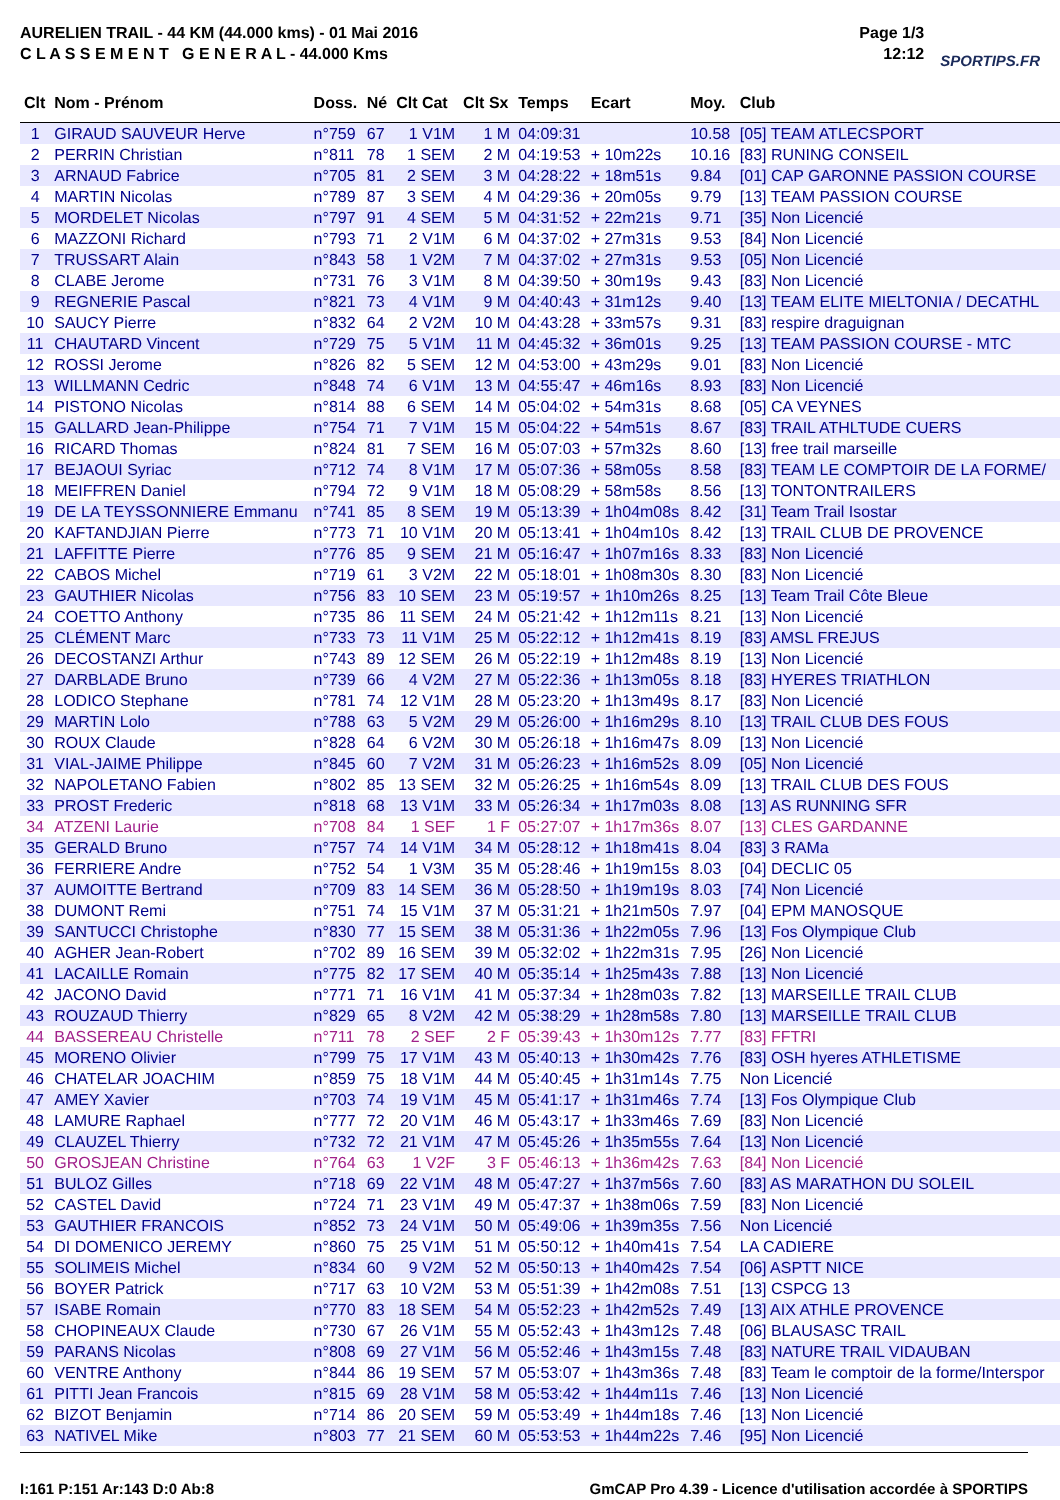AURELIEN TRAIL - 44 KM (44.000 kms) - 01 Mai 2016
C L A S S E M E N T G E N E R A L - 44.000 Kms
Page 1/3
12:12
SPORTIPS.FR
| Clt | Nom - Prénom | Doss. | Né | Clt Cat | Clt Sx | Temps | Ecart | Moy. | Club |
| --- | --- | --- | --- | --- | --- | --- | --- | --- | --- |
| 1 | GIRAUD SAUVEUR Herve | n°759 | 67 | 1 V1M | 1 M | 04:09:31 | | 10.58 | [05] TEAM ATLECSPORT |
| 2 | PERRIN Christian | n°811 | 78 | 1 SEM | 2 M | 04:19:53 | + 10m22s | 10.16 | [83] RUNING CONSEIL |
| 3 | ARNAUD Fabrice | n°705 | 81 | 2 SEM | 3 M | 04:28:22 | + 18m51s | 9.84 | [01] CAP GARONNE PASSION COURSE |
| 4 | MARTIN Nicolas | n°789 | 87 | 3 SEM | 4 M | 04:29:36 | + 20m05s | 9.79 | [13] TEAM PASSION COURSE |
| 5 | MORDELET Nicolas | n°797 | 91 | 4 SEM | 5 M | 04:31:52 | + 22m21s | 9.71 | [35] Non Licencié |
| 6 | MAZZONI Richard | n°793 | 71 | 2 V1M | 6 M | 04:37:02 | + 27m31s | 9.53 | [84] Non Licencié |
| 7 | TRUSSART Alain | n°843 | 58 | 1 V2M | 7 M | 04:37:02 | + 27m31s | 9.53 | [05] Non Licencié |
| 8 | CLABE Jerome | n°731 | 76 | 3 V1M | 8 M | 04:39:50 | + 30m19s | 9.43 | [83] Non Licencié |
| 9 | REGNERIE Pascal | n°821 | 73 | 4 V1M | 9 M | 04:40:43 | + 31m12s | 9.40 | [13] TEAM ELITE MIELTONIA / DECATHL |
| 10 | SAUCY Pierre | n°832 | 64 | 2 V2M | 10 M | 04:43:28 | + 33m57s | 9.31 | [83] respire draguignan |
| 11 | CHAUTARD Vincent | n°729 | 75 | 5 V1M | 11 M | 04:45:32 | + 36m01s | 9.25 | [13] TEAM PASSION COURSE - MTC |
| 12 | ROSSI Jerome | n°826 | 82 | 5 SEM | 12 M | 04:53:00 | + 43m29s | 9.01 | [83] Non Licencié |
| 13 | WILLMANN Cedric | n°848 | 74 | 6 V1M | 13 M | 04:55:47 | + 46m16s | 8.93 | [83] Non Licencié |
| 14 | PISTONO Nicolas | n°814 | 88 | 6 SEM | 14 M | 05:04:02 | + 54m31s | 8.68 | [05] CA VEYNES |
| 15 | GALLARD Jean-Philippe | n°754 | 71 | 7 V1M | 15 M | 05:04:22 | + 54m51s | 8.67 | [83] TRAIL ATHLTUDE CUERS |
| 16 | RICARD Thomas | n°824 | 81 | 7 SEM | 16 M | 05:07:03 | + 57m32s | 8.60 | [13] free trail marseille |
| 17 | BEJAOUI Syriac | n°712 | 74 | 8 V1M | 17 M | 05:07:36 | + 58m05s | 8.58 | [83] TEAM LE COMPTOIR DE LA FORME/ |
| 18 | MEIFFREN Daniel | n°794 | 72 | 9 V1M | 18 M | 05:08:29 | + 58m58s | 8.56 | [13] TONTONTRAILERS |
| 19 | DE LA TEYSSONNIERE Emmanu | n°741 | 85 | 8 SEM | 19 M | 05:13:39 | + 1h04m08s | 8.42 | [31] Team Trail Isostar |
| 20 | KAFTANDJIAN Pierre | n°773 | 71 | 10 V1M | 20 M | 05:13:41 | + 1h04m10s | 8.42 | [13] TRAIL CLUB DE PROVENCE |
| 21 | LAFFITTE Pierre | n°776 | 85 | 9 SEM | 21 M | 05:16:47 | + 1h07m16s | 8.33 | [83] Non Licencié |
| 22 | CABOS Michel | n°719 | 61 | 3 V2M | 22 M | 05:18:01 | + 1h08m30s | 8.30 | [83] Non Licencié |
| 23 | GAUTHIER Nicolas | n°756 | 83 | 10 SEM | 23 M | 05:19:57 | + 1h10m26s | 8.25 | [13] Team Trail Côte Bleue |
| 24 | COETTO Anthony | n°735 | 86 | 11 SEM | 24 M | 05:21:42 | + 1h12m11s | 8.21 | [13] Non Licencié |
| 25 | CLÉMENT Marc | n°733 | 73 | 11 V1M | 25 M | 05:22:12 | + 1h12m41s | 8.19 | [83] AMSL FREJUS |
| 26 | DECOSTANZI Arthur | n°743 | 89 | 12 SEM | 26 M | 05:22:19 | + 1h12m48s | 8.19 | [13] Non Licencié |
| 27 | DARBLADE Bruno | n°739 | 66 | 4 V2M | 27 M | 05:22:36 | + 1h13m05s | 8.18 | [83] HYERES TRIATHLON |
| 28 | LODICO Stephane | n°781 | 74 | 12 V1M | 28 M | 05:23:20 | + 1h13m49s | 8.17 | [83] Non Licencié |
| 29 | MARTIN Lolo | n°788 | 63 | 5 V2M | 29 M | 05:26:00 | + 1h16m29s | 8.10 | [13] TRAIL CLUB DES FOUS |
| 30 | ROUX Claude | n°828 | 64 | 6 V2M | 30 M | 05:26:18 | + 1h16m47s | 8.09 | [13] Non Licencié |
| 31 | VIAL-JAIME Philippe | n°845 | 60 | 7 V2M | 31 M | 05:26:23 | + 1h16m52s | 8.09 | [05] Non Licencié |
| 32 | NAPOLETANO Fabien | n°802 | 85 | 13 SEM | 32 M | 05:26:25 | + 1h16m54s | 8.09 | [13] TRAIL CLUB DES FOUS |
| 33 | PROST Frederic | n°818 | 68 | 13 V1M | 33 M | 05:26:34 | + 1h17m03s | 8.08 | [13] AS RUNNING SFR |
| 34 | ATZENI Laurie | n°708 | 84 | 1 SEF | 1 F | 05:27:07 | + 1h17m36s | 8.07 | [13] CLES GARDANNE |
| 35 | GERALD Bruno | n°757 | 74 | 14 V1M | 34 M | 05:28:12 | + 1h18m41s | 8.04 | [83] 3 RAMa |
| 36 | FERRIERE Andre | n°752 | 54 | 1 V3M | 35 M | 05:28:46 | + 1h19m15s | 8.03 | [04] DECLIC 05 |
| 37 | AUMOITTE Bertrand | n°709 | 83 | 14 SEM | 36 M | 05:28:50 | + 1h19m19s | 8.03 | [74] Non Licencié |
| 38 | DUMONT Remi | n°751 | 74 | 15 V1M | 37 M | 05:31:21 | + 1h21m50s | 7.97 | [04] EPM MANOSQUE |
| 39 | SANTUCCI Christophe | n°830 | 77 | 15 SEM | 38 M | 05:31:36 | + 1h22m05s | 7.96 | [13] Fos Olympique Club |
| 40 | AGHER Jean-Robert | n°702 | 89 | 16 SEM | 39 M | 05:32:02 | + 1h22m31s | 7.95 | [26] Non Licencié |
| 41 | LACAILLE Romain | n°775 | 82 | 17 SEM | 40 M | 05:35:14 | + 1h25m43s | 7.88 | [13] Non Licencié |
| 42 | JACONO David | n°771 | 71 | 16 V1M | 41 M | 05:37:34 | + 1h28m03s | 7.82 | [13] MARSEILLE TRAIL CLUB |
| 43 | ROUZAUD Thierry | n°829 | 65 | 8 V2M | 42 M | 05:38:29 | + 1h28m58s | 7.80 | [13] MARSEILLE TRAIL CLUB |
| 44 | BASSEREAU Christelle | n°711 | 78 | 2 SEF | 2 F | 05:39:43 | + 1h30m12s | 7.77 | [83] FFTRI |
| 45 | MORENO Olivier | n°799 | 75 | 17 V1M | 43 M | 05:40:13 | + 1h30m42s | 7.76 | [83] OSH hyeres ATHLETISME |
| 46 | CHATELAR JOACHIM | n°859 | 75 | 18 V1M | 44 M | 05:40:45 | + 1h31m14s | 7.75 | Non Licencié |
| 47 | AMEY Xavier | n°703 | 74 | 19 V1M | 45 M | 05:41:17 | + 1h31m46s | 7.74 | [13] Fos Olympique Club |
| 48 | LAMURE Raphael | n°777 | 72 | 20 V1M | 46 M | 05:43:17 | + 1h33m46s | 7.69 | [83] Non Licencié |
| 49 | CLAUZEL Thierry | n°732 | 72 | 21 V1M | 47 M | 05:45:26 | + 1h35m55s | 7.64 | [13] Non Licencié |
| 50 | GROSJEAN Christine | n°764 | 63 | 1 V2F | 3 F | 05:46:13 | + 1h36m42s | 7.63 | [84] Non Licencié |
| 51 | BULOZ Gilles | n°718 | 69 | 22 V1M | 48 M | 05:47:27 | + 1h37m56s | 7.60 | [83] AS MARATHON DU SOLEIL |
| 52 | CASTEL David | n°724 | 71 | 23 V1M | 49 M | 05:47:37 | + 1h38m06s | 7.59 | [83] Non Licencié |
| 53 | GAUTHIER FRANCOIS | n°852 | 73 | 24 V1M | 50 M | 05:49:06 | + 1h39m35s | 7.56 | Non Licencié |
| 54 | DI DOMENICO JEREMY | n°860 | 75 | 25 V1M | 51 M | 05:50:12 | + 1h40m41s | 7.54 | LA CADIERE |
| 55 | SOLIMEIS Michel | n°834 | 60 | 9 V2M | 52 M | 05:50:13 | + 1h40m42s | 7.54 | [06] ASPTT NICE |
| 56 | BOYER Patrick | n°717 | 63 | 10 V2M | 53 M | 05:51:39 | + 1h42m08s | 7.51 | [13] CSPCG 13 |
| 57 | ISABE Romain | n°770 | 83 | 18 SEM | 54 M | 05:52:23 | + 1h42m52s | 7.49 | [13] AIX ATHLE PROVENCE |
| 58 | CHOPINEAUX Claude | n°730 | 67 | 26 V1M | 55 M | 05:52:43 | + 1h43m12s | 7.48 | [06] BLAUSASC TRAIL |
| 59 | PARANS Nicolas | n°808 | 69 | 27 V1M | 56 M | 05:52:46 | + 1h43m15s | 7.48 | [83] NATURE TRAIL VIDAUBAN |
| 60 | VENTRE Anthony | n°844 | 86 | 19 SEM | 57 M | 05:53:07 | + 1h43m36s | 7.48 | [83] Team le comptoir de la forme/Interspor |
| 61 | PITTI Jean Francois | n°815 | 69 | 28 V1M | 58 M | 05:53:42 | + 1h44m11s | 7.46 | [13] Non Licencié |
| 62 | BIZOT Benjamin | n°714 | 86 | 20 SEM | 59 M | 05:53:49 | + 1h44m18s | 7.46 | [13] Non Licencié |
| 63 | NATIVEL Mike | n°803 | 77 | 21 SEM | 60 M | 05:53:53 | + 1h44m22s | 7.46 | [95] Non Licencié |
I:161 P:151 Ar:143 D:0 Ab:8 GmCAP Pro 4.39 - Licence d'utilisation accordée à SPORTIPS